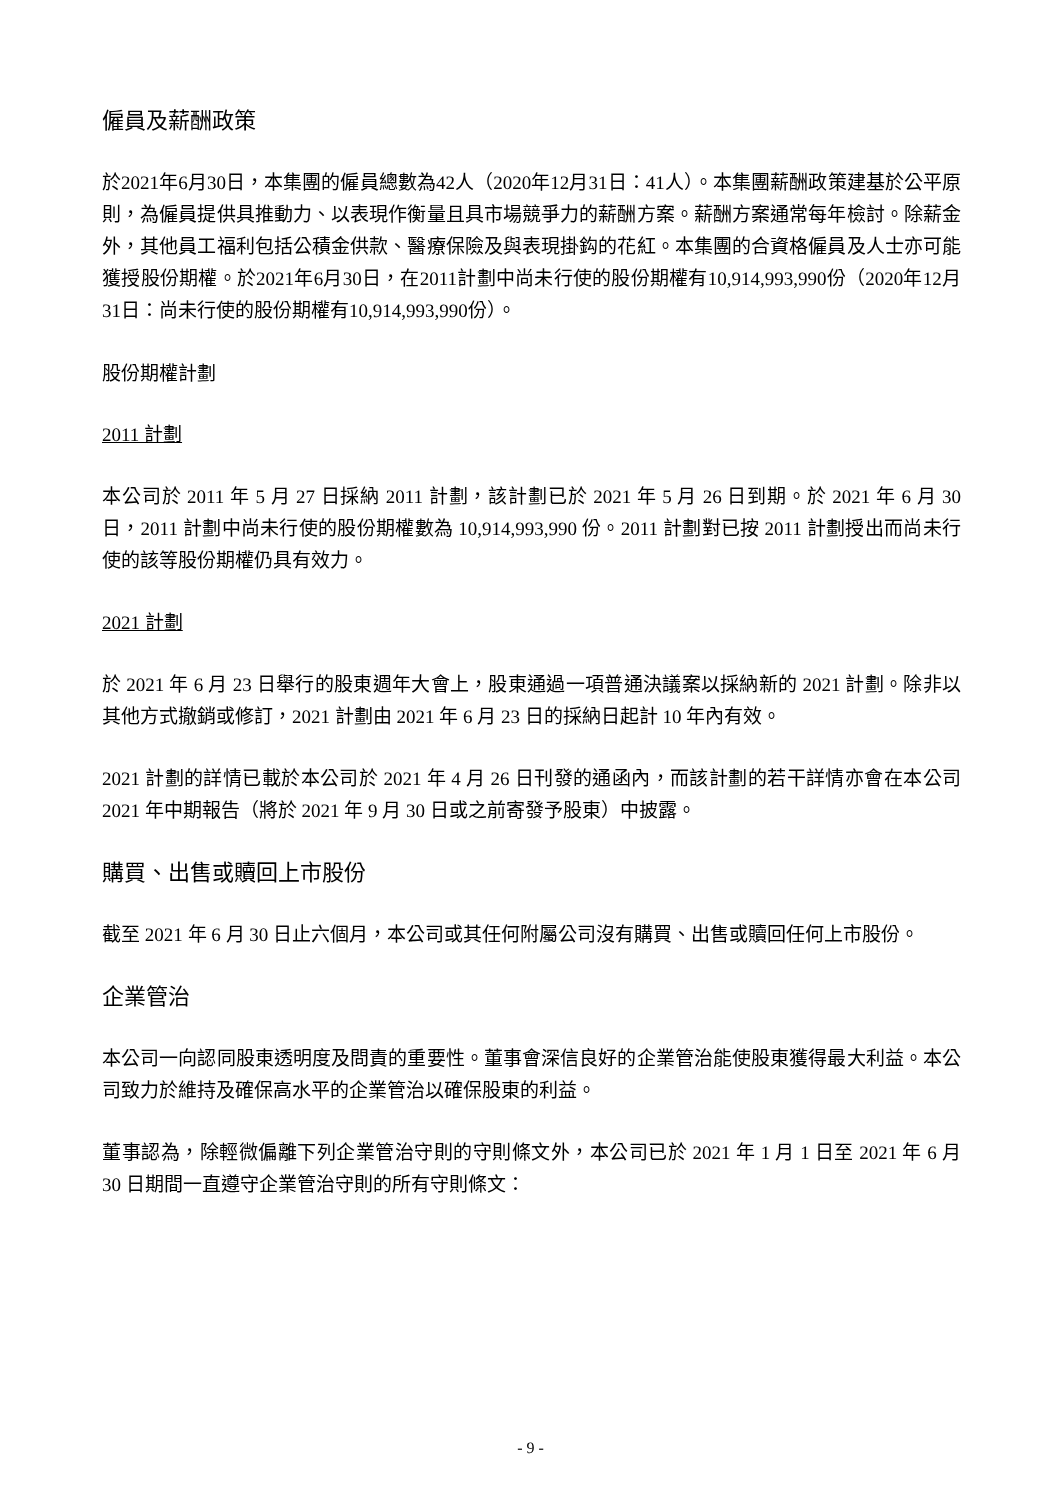僱員及薪酬政策
於2021年6月30日，本集團的僱員總數為42人（2020年12月31日：41人）。本集團薪酬政策建基於公平原則，為僱員提供具推動力、以表現作衡量且具市場競爭力的薪酬方案。薪酬方案通常每年檢討。除薪金外，其他員工福利包括公積金供款、醫療保險及與表現掛鈎的花紅。本集團的合資格僱員及人士亦可能獲授股份期權。於2021年6月30日，在2011計劃中尚未行使的股份期權有10,914,993,990份（2020年12月31日：尚未行使的股份期權有10,914,993,990份）。
股份期權計劃
2011 計劃
本公司於 2011 年 5 月 27 日採納 2011 計劃，該計劃已於 2021 年 5 月 26 日到期。於 2021 年 6 月 30 日，2011 計劃中尚未行使的股份期權數為 10,914,993,990 份。2011 計劃對已按 2011 計劃授出而尚未行使的該等股份期權仍具有效力。
2021 計劃
於 2021 年 6 月 23 日舉行的股東週年大會上，股東通過一項普通決議案以採納新的 2021 計劃。除非以其他方式撤銷或修訂，2021 計劃由 2021 年 6 月 23 日的採納日起計 10 年內有效。
2021 計劃的詳情已載於本公司於 2021 年 4 月 26 日刊發的通函內，而該計劃的若干詳情亦會在本公司 2021 年中期報告（將於 2021 年 9 月 30 日或之前寄發予股東）中披露。
購買、出售或贖回上市股份
截至 2021 年 6 月 30 日止六個月，本公司或其任何附屬公司沒有購買、出售或贖回任何上市股份。
企業管治
本公司一向認同股東透明度及問責的重要性。董事會深信良好的企業管治能使股東獲得最大利益。本公司致力於維持及確保高水平的企業管治以確保股東的利益。
董事認為，除輕微偏離下列企業管治守則的守則條文外，本公司已於 2021 年 1 月 1 日至 2021 年 6 月 30 日期間一直遵守企業管治守則的所有守則條文：
- 9 -